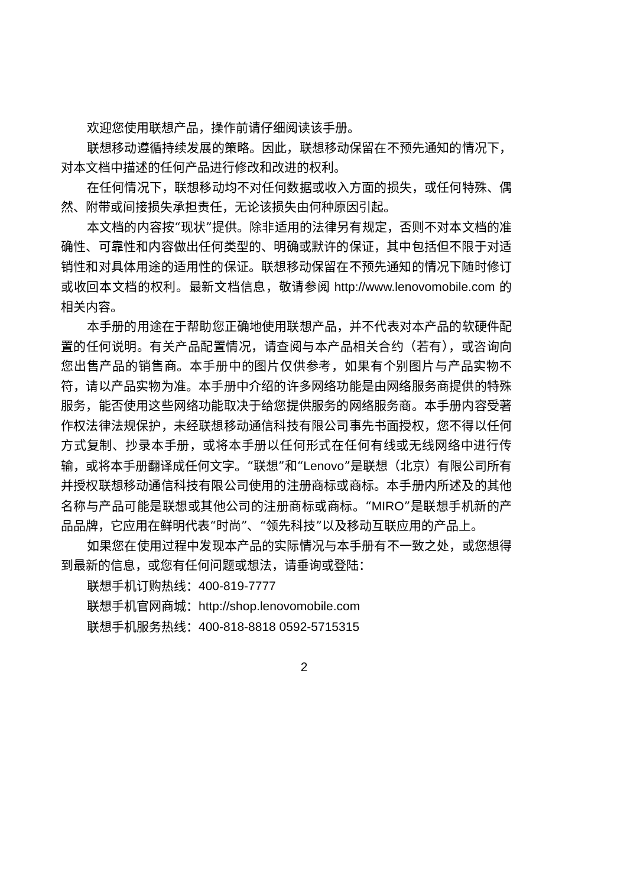欢迎您使用联想产品，操作前请仔细阅读该手册。
联想移动遵循持续发展的策略。因此，联想移动保留在不预先通知的情况下，对本文档中描述的任何产品进行修改和改进的权利。
在任何情况下，联想移动均不对任何数据或收入方面的损失，或任何特殊、偶然、附带或间接损失承担责任，无论该损失由何种原因引起。
本文档的内容按“现状”提供。除非适用的法律另有规定，否则不对本文档的准确性、可靠性和内容做出任何类型的、明确或默许的保证，其中包括但不限于对适销性和对具体用途的适用性的保证。联想移动保留在不预先通知的情况下随时修订或收回本文档的权利。最新文档信息，敬请参阅 http://www.lenovomobile.com 的相关内容。
本手册的用途在于帮助您正确地使用联想产品，并不代表对本产品的软硬件配置的任何说明。有关产品配置情况，请查阅与本产品相关合约（若有），或咨询向您出售产品的销售商。本手册中的图片仅供参考，如果有个别图片与产品实物不符，请以产品实物为准。本手册中介绍的许多网络功能是由网络服务商提供的特殊服务，能否使用这些网络功能取决于给您提供服务的网络服务商。本手册内容受著作权法律法规保护，未经联想移动通信科技有限公司事先书面授权，您不得以任何方式复制、抄录本手册，或将本手册以任何形式在任何有线或无线网络中进行传输，或将本手册翻译成任何文字。“联想”和“Lenovo”是联想（北京）有限公司所有并授权联想移动通信科技有限公司使用的注册商标或商标。本手册内所述及的其他名称与产品可能是联想或其他公司的注册商标或商标。“MIRO”是联想手机新的产品品牌，它应用在鲜明代表“时尚”、“领先科技”以及移动互联应用的产品上。
如果您在使用过程中发现本产品的实际情况与本手册有不一致之处，或您想得到最新的信息，或您有任何问题或想法，请垂询或登陆：
联想手机订购热线：400-819-7777
联想手机官网商城：http://shop.lenovomobile.com
联想手机服务热线：400-818-8818 0592-5715315
2